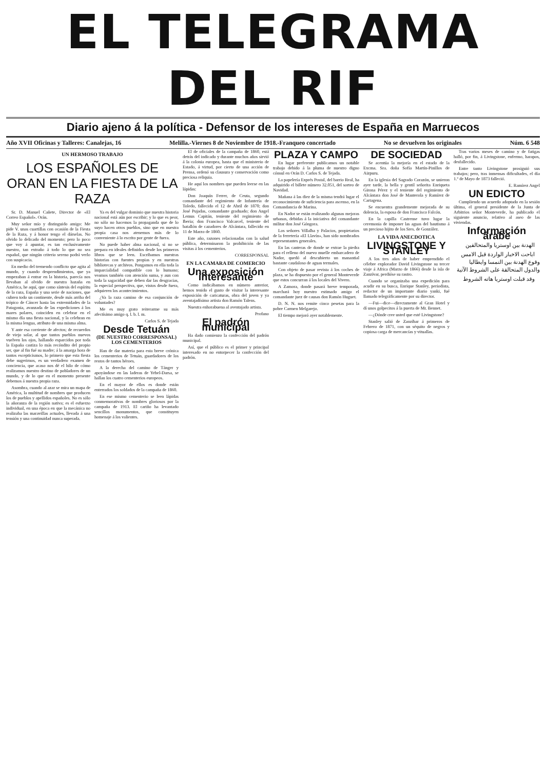EL TELEGRAMA DEL RIF
Diario ajeno á la política - Defensor de los intereses de España en Marruecos
Año XVII Oficinas y Talleres: Canalejas, 16 Melilla.-Viernes 8 de Noviembre de 1918.-Franqueo concertado No se devuelven los originales Núm. 6 548
UN HERMOSO TRABAJO
LOS ESPAÑOLES DE ORAN EN LA FIESTA DE LA RAZA
Sr. D. Manuel Cañete, Director de «El Correo Español». Orán.
Muy señor mío y distinguido amigo: Me pide V. unas cuartillas con ocasión de la Fiesta de la Raza, y á honor tengo el dárselas. No olvido lo delicado del momento; pero lo poco que voy á apuntar, es tan exclusivamente nuestro, tan extraño á todo lo que no sea español, que ningún criterio sereno podrá verlo con suspicacia.
En medio del tremendo conflicto que agita al mundo, y cuando desprendimientos, que ya empezaban á entrar en la historia, parecía nos llevaban al olvido de nuestra hazaña en América, he aquí, que como síntesis del espíritu de la raza, España y una serie de naciones, que cubren todo un continente, desde más arriba del trópico de Cáncer hasta las extremidades de la Patagonia, avanzada de las expediciones á los mares polares, coinciden en celebrar en el mismo día una fiesta nacional, y la celebran en la misma lengua, atributo de una misma alma.
Y ante esa corriente de afectos; de recuerdos de viejo solar, al que tantos pueblos nuevos vuelven los ojos, hallando esparcidos por toda la España castiza lo más recóndito del propio ser, que al fin fué su madre; á la amarga hora de tantos escepticismos, lo primero que esta fiesta debe sugerirnos, es un verdadero examen de conciencia, que acaso nos dé el hilo de cómo realizamos nuestro destino de pobladores de un mundo, y de lo que en el momento presente debemos á nuestra propia raza.
Asombra, cuando al azar se mira un mapa de América, la multitud de nombres que producen los de pueblos y apellidos españoles. No es sólo la añoranza de la región nativa; es el esfuerzo individual, en una época en que la mecánica no realizaba las maravillas actuales, llevada á una tensión y una continuidad nunca superada.
Ya es del vulgar dominio que nuestra historia nacional está aún por escribir; y lo que es peor, no sólo no hacemos la propaganda que de lo suyo hacen otros pueblos, sino que en nuestra propia casa nos atenemos más de lo conveniente á lo escrito por gente de fuera.
No puede haber alma nacional, si no se prepara en ideales definidos desde los primeros libros que se leen. Escribamos nuestras historias con fuentes propias y en nuestras bibliotecas y archivos. Pongamos en ella toda la imparcialidad compatible con lo humano; veamos también con atención suma, y aun con toda la sagacidad que deben dar las desgracias, la especial perspectiva, que, vistos desde fuera, adquieren los acontecimientos.
¿Va la raza camino de esa conjunción de voluntades?
Me es muy grato reiterarme su más afectísimo amigo q. l. b. l. m.
Carlos S. de Tejada
Desde Tetuán
(DE NUESTRO CORRESPONSAL)
LOS CEMENTERIOS
Han de dar materia para esta breve crónica los cementerios de Tetuán, guardadores de los restos de tantos héroes.
A la derecha del camino de Tánger y apoyándose en las laderas de Yebel-Darsa, se hallan los cuatro cementerios europeos.
En el mayor de ellos es donde están enterrados los soldados de la campaña de 1860.
En ese mismo cementerio se leen lápidas conmemorativas de nombres gloriosos por la campaña de 1913. El cariño ha levantado sencillos monumentos, que constituyen homenaje á los valientes.
El de oficiales de la campaña de 1860, está detrás del indicado y durante muchos años sirvió á la colonia europea, hasta que el ministerio de Estado, á virtud, por cierto de una acción de Prensa, ordenó su clausura y conservación como preciosa reliquia.
He aquí los nombres que pueden leerse en las lápidas:
Don Joaquín Ferrer, de Ceuta, segundo comandante del regimiento de Infantería de Toledo, fallecido el 12 de Abril de 1870; don José Pujadas, comandante graduado; don Angel Lemus Capitán, teniente del regimiento de Iberia; don Francisco Valcarcel, teniente del batallón de cazadores de Alcántara, fallecido en 11 de Marzo de 1860.
Este año, razones relacionadas con la salud pública, determinaron la prohibición de las visitas á los cementerios.
CORRESPONSAL
EN LA CAMARA DE COMERCIO
Una exposición interesante
Como indicábamos en número anterior, hemos tenido el gusto de visitar la interesante exposición de caricaturas, obra del joven y ya aventajadísimo artista don Ramón Talens.
Nuestra enhorabuena al aventajado artista.
Profano
El padrón municipal
Ha dado comienzo la confección del padrón municipal.
Así, que el público es el primer y principal interesado en no entorpecer la confección del padrón.
PLAZA Y CAMPO
En lugar preferente publicamos un notable trabajo debido á la pluma de nuestro digno cónsul en Orán D. Carlos S. de Tejada.
La papelería Exprés Postal, del barrio Real, ha adquirido el billete número 32.051, del sorteo de Navidad.
Mañana á las diez de la misma tendrá lugar el reconocimiento de suficiencia para ascenso, en la Comandancia de Marina.
En Nador se están realizando algunas mejoras urbanas, debidas á la iniciativa del comandante militar don José Góngora.
Los señores Villalba y Palacios, propietarios de la ferretería «El Llavín», han sido nombrados representantes generales.
En las canteras de donde se extrae la piedra para el relleno del nuevo muelle embarcadero de Nador, quedó al descubierto un manantial bastante caudaloso de aguas termales.
Con objeto de pasar revista á los coches de plaza, se ha dispuesto por el general Monteverde que estos concurran á los locales del Vivero.
A Zamora, donde pasará breve temporada, marchará hoy nuestro estimado amigo el comandante juez de causas don Ramón Huguet.
D. N. N. nos remite cinco pesetas para la pobre Carmen Melgarejo.
El tiempo mejoró ayer notablemente.
DE SOCIEDAD
Se acentúa la mejoría en el estado de la Excma. Sra. doña Sofía Martín-Pinillos de Aizpuru.
En la iglesia del Sagrado Corazón, se unieron ayer tarde, la bella y gentil señorita Enriqueta Girona Pérez y el teniente del regimiento de Alcántara don José de Manterola y Ramírez de Cartagena.
Se encuentra grandemente mejorada de su dolencia, la esposa de don Francisco Falcón.
En la capilla Castrense tuvo lugar la ceremonia de imponer las aguas del bautismo á un precioso hijito de los Sres. de González.
LA VIDA ANECDOTICA
LIVINGSTONE Y STANLEY
A los tres años de haber emprendido el célebre explorador David Livingstone su tercer viaje á Africa (Marzo de 1866) desde la isla de Zanzívar, perdióse su rastro.
Cuando se organizaba una expedición para acudir en su busca, Enrique Stanley, periodista, redactor de un importante diario yanki, fué llamado telegráficamente por su director.
—Fui—dice—directamente al Gran Hotel y dí unos golpecitos á la puerta de Mr. Bennet.
—¿Dónde cree usted que esté Livingstone?
Stanley salió de Zanzíbar á primeros de Febrero de 1871, con un séquito de negros y copiosa carga de mercancías y vituallas.
Tras varios meses de camino y de fatigas halló, por fin, á Livingstone, enfermo, harapos, desfallecido.
Entre tanto Livingstone prosiguió sus trabajos; pero, tras inmensas dificultades, el día 1.º de Mayo de 1873 falleció.
E. Ramírez Angel
UN EDICTO
Cumpliendo un acuerdo adoptado en la sesión última, el general presidente de la Junta de Arbitrios señor Monteverde, ha publicado el siguiente anuncio, relativo al aseo de las viviendas.
Información árabe
الهدنة بين اوستريا والمتحالفين
اباحت الاخبار الواردة قبل الامس وقوع الهدنة بين النمسا وايطاليا والدول المتحالفة على الشروط الآتية
وقد قبلت اوستريا هاته الشروط